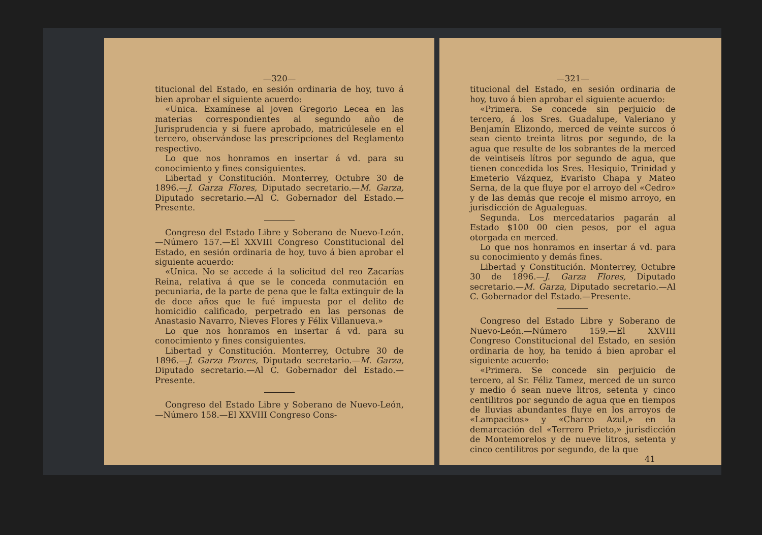—320—
titucional del Estado, en sesión ordinaria de hoy, tuvo á bien aprobar el siguiente acuerdo:
«Unica. Examínese al joven Gregorio Lecea en las materias correspondientes al segundo año de Jurisprudencia y si fuere aprobado, matricúlesele en el tercero, observándose las prescripciones del Reglamento respectivo.
Lo que nos honramos en insertar á vd. para su conocimiento y fines consiguientes.
Libertad y Constitución. Monterrey, Octubre 30 de 1896.—J. Garza Flores, Diputado secretario.—M. Garza, Diputado secretario.—Al C. Gobernador del Estado.—Presente.
Congreso del Estado Libre y Soberano de Nuevo-León.—Número 157.—El XXVIII Congreso Constitucional del Estado, en sesión ordinaria de hoy, tuvo á bien aprobar el siguiente acuerdo:
«Unica. No se accede á la solicitud del reo Zacarías Reina, relativa á que se le conceda conmutación en pecuniaria, de la parte de pena que le falta extinguir de la de doce años que le fué impuesta por el delito de homicidio calificado, perpetrado en las personas de Anastasio Navarro, Nieves Flores y Félix Villanueva.»
Lo que nos honramos en insertar á vd. para su conocimiento y fines consiguientes.
Libertad y Constitución. Monterrey, Octubre 30 de 1896.—J. Garza Fzores, Diputado secretario.—M. Garza, Diputado secretario.—Al C. Gobernador del Estado.—Presente.
Congreso del Estado Libre y Soberano de Nuevo-León,—Número 158.—El XXVIII Congreso Cons-
—321—
titucional del Estado, en sesión ordinaria de hoy, tuvo á bien aprobar el siguiente acuerdo:
«Primera. Se concede sin perjuicio de tercero, á los Sres. Guadalupe, Valeriano y Benjamín Elizondo, merced de veinte surcos ó sean ciento treinta litros por segundo, de la agua que resulte de los sobrantes de la merced de veintiseis lítros por segundo de agua, que tienen concedida los Sres. Hesiquio, Trinidad y Emeterio Vázquez, Evaristo Chapa y Mateo Serna, de la que fluye por el arroyo del «Cedro» y de las demás que recoje el mismo arroyo, en jurisdicción de Agualeguas.
Segunda. Los mercedatarios pagarán al Estado $100 00 cien pesos, por el agua otorgada en merced.
Lo que nos honramos en insertar á vd. para su conocimiento y demás fines.
Libertad y Constitución. Monterrey, Octubre 30 de 1896.—J. Garza Flores, Diputado secretario.—M. Garza, Diputado secretario.—Al C. Gobernador del Estado.—Presente.
Congreso del Estado Libre y Soberano de Nuevo-León.—Número 159.—El XXVIII Congreso Constitucional del Estado, en sesión ordinaria de hoy, ha tenido á bien aprobar el siguiente acuerdo:
«Primera. Se concede sin perjuicio de tercero, al Sr. Féliz Tamez, merced de un surco y medio ó sean nueve litros, setenta y cinco centilitros por segundo de agua que en tiempos de lluvias abundantes fluye en los arroyos de «Lampacitos» y «Charco Azul,» en la demarcación del «Terrero Prieto,» jurisdicción de Montemorelos y de nueve litros, setenta y cinco centilitros por segundo, de la que
41